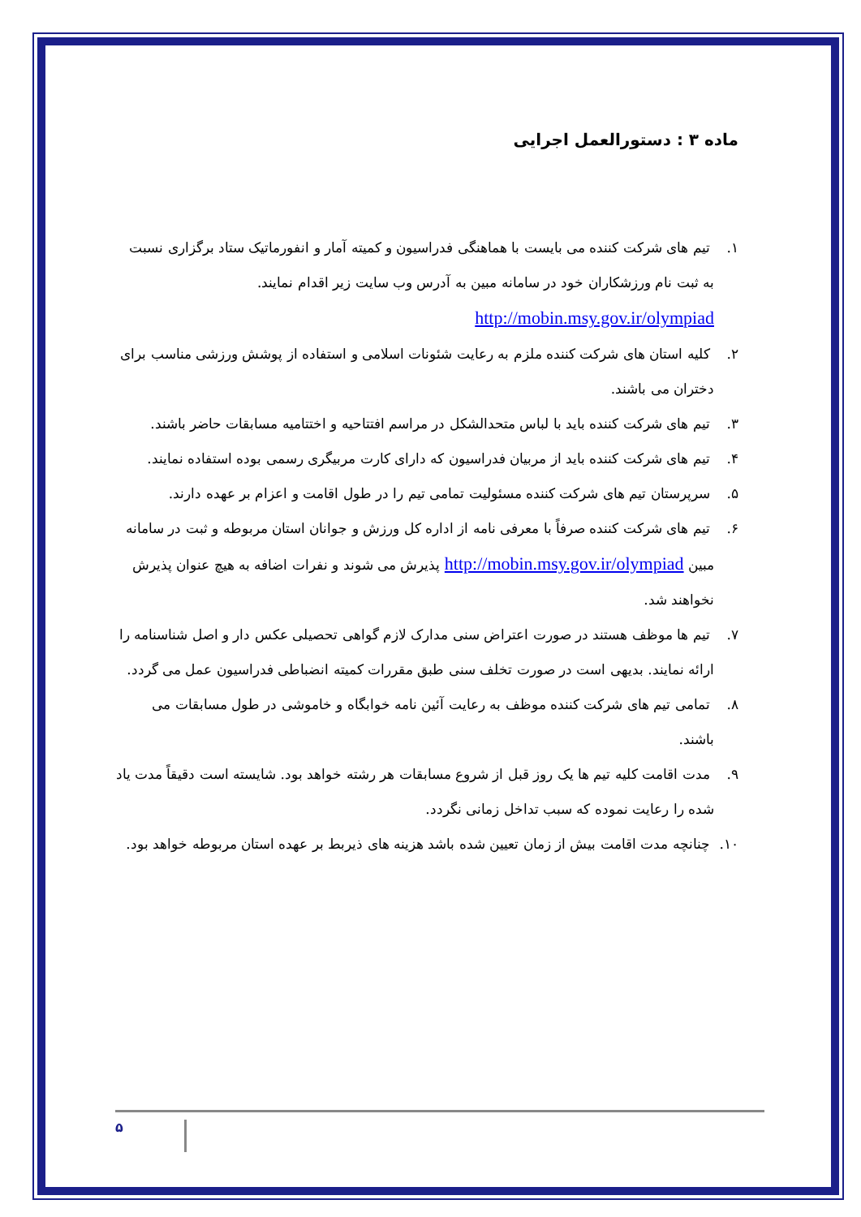ماده ۳ : دستورالعمل اجرایی
۱. تیم های شرکت کننده می بایست با هماهنگی فدراسیون و کمیته آمار و انفورماتیک ستاد برگزاری نسبت به ثبت نام ورزشکاران خود در سامانه مبین به آدرس وب سایت زیر اقدام نمایند.
http://mobin.msy.gov.ir/olympiad
۲. کلیه استان های شرکت کننده ملزم به رعایت شئونات اسلامی و استفاده از پوشش ورزشی مناسب برای دختران می باشند.
۳. تیم های شرکت کننده باید با لباس متحدالشکل در مراسم افتتاحیه و اختتامیه مسابقات حاضر باشند.
۴. تیم های شرکت کننده باید از مربیان فدراسیون که دارای کارت مربیگری رسمی بوده استفاده نمایند.
۵. سرپرستان تیم های شرکت کننده مسئولیت تمامی تیم را در طول اقامت و اعزام بر عهده دارند.
۶. تیم های شرکت کننده صرفاً با معرفی نامه از اداره کل ورزش و جوانان استان مربوطه و ثبت در سامانه مبین http://mobin.msy.gov.ir/olympiad پذیرش می شوند و نفرات اضافه به هیچ عنوان پذیرش نخواهند شد.
۷. تیم ها موظف هستند در صورت اعتراض سنی مدارک لازم گواهی تحصیلی عکس دار و اصل شناسنامه را ارائه نمایند. بدیهی است در صورت تخلف سنی طبق مقررات کمیته انضباطی فدراسیون عمل می گردد.
۸. تمامی تیم های شرکت کننده موظف به رعایت آئین نامه خوابگاه و خاموشی در طول مسابقات می باشند.
۹. مدت اقامت کلیه تیم ها یک روز قبل از شروع مسابقات هر رشته خواهد بود. شایسته است دقیقاً مدت یاد شده را رعایت نموده که سبب تداخل زمانی نگردد.
۱۰. چنانچه مدت اقامت بیش از زمان تعیین شده باشد هزینه های ذیربط بر عهده استان مربوطه خواهد بود.
۵